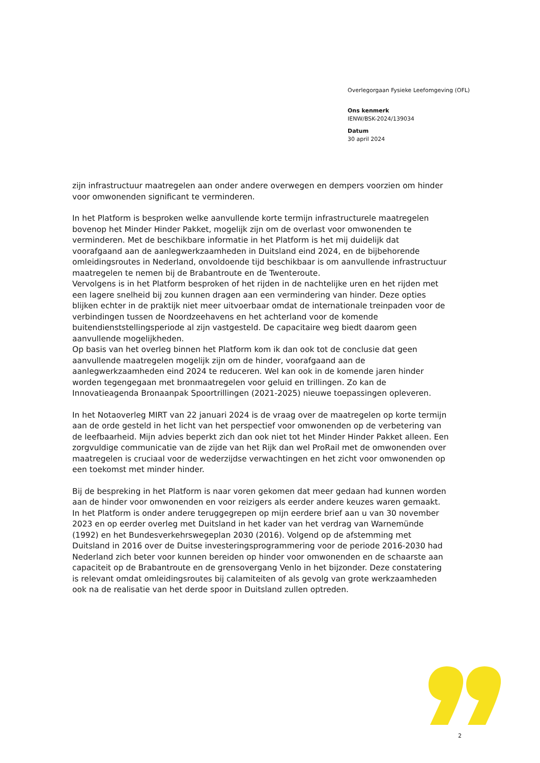Overlegorgaan Fysieke Leefomgeving (OFL)
Ons kenmerk
IENW/BSK-2024/139034
Datum
30 april 2024
zijn infrastructuur maatregelen aan onder andere overwegen en dempers voorzien om hinder voor omwonenden significant te verminderen.
In het Platform is besproken welke aanvullende korte termijn infrastructurele maatregelen bovenop het Minder Hinder Pakket, mogelijk zijn om de overlast voor omwonenden te verminderen. Met de beschikbare informatie in het Platform is het mij duidelijk dat voorafgaand aan de aanlegwerkzaamheden in Duitsland eind 2024, en de bijbehorende omleidingsroutes in Nederland, onvoldoende tijd beschikbaar is om aanvullende infrastructuur maatregelen te nemen bij de Brabantroute en de Twenteroute.
Vervolgens is in het Platform besproken of het rijden in de nachtelijke uren en het rijden met een lagere snelheid bij zou kunnen dragen aan een vermindering van hinder. Deze opties blijken echter in de praktijk niet meer uitvoerbaar omdat de internationale treinpaden voor de verbindingen tussen de Noordzeehavens en het achterland voor de komende buitendienststellingsperiode al zijn vastgesteld. De capacitaire weg biedt daarom geen aanvullende mogelijkheden.
Op basis van het overleg binnen het Platform kom ik dan ook tot de conclusie dat geen aanvullende maatregelen mogelijk zijn om de hinder, voorafgaand aan de aanlegwerkzaamheden eind 2024 te reduceren. Wel kan ook in de komende jaren hinder worden tegengegaan met bronmaatregelen voor geluid en trillingen. Zo kan de Innovatieagenda Bronaanpak Spoortrillingen (2021-2025) nieuwe toepassingen opleveren.
In het Notaoverleg MIRT van 22 januari 2024 is de vraag over de maatregelen op korte termijn aan de orde gesteld in het licht van het perspectief voor omwonenden op de verbetering van de leefbaarheid. Mijn advies beperkt zich dan ook niet tot het Minder Hinder Pakket alleen. Een zorgvuldige communicatie van de zijde van het Rijk dan wel ProRail met de omwonenden over maatregelen is cruciaal voor de wederzijdse verwachtingen en het zicht voor omwonenden op een toekomst met minder hinder.
Bij de bespreking in het Platform is naar voren gekomen dat meer gedaan had kunnen worden aan de hinder voor omwonenden en voor reizigers als eerder andere keuzes waren gemaakt. In het Platform is onder andere teruggegrepen op mijn eerdere brief aan u van 30 november 2023 en op eerder overleg met Duitsland in het kader van het verdrag van Warnemünde (1992) en het Bundesverkehrswegeplan 2030 (2016). Volgend op de afstemming met Duitsland in 2016 over de Duitse investeringsprogrammering voor de periode 2016-2030 had Nederland zich beter voor kunnen bereiden op hinder voor omwonenden en de schaarste aan capaciteit op de Brabantroute en de grensovergang Venlo in het bijzonder. Deze constatering is relevant omdat omleidingsroutes bij calamiteiten of als gevolg van grote werkzaamheden ook na de realisatie van het derde spoor in Duitsland zullen optreden.
2